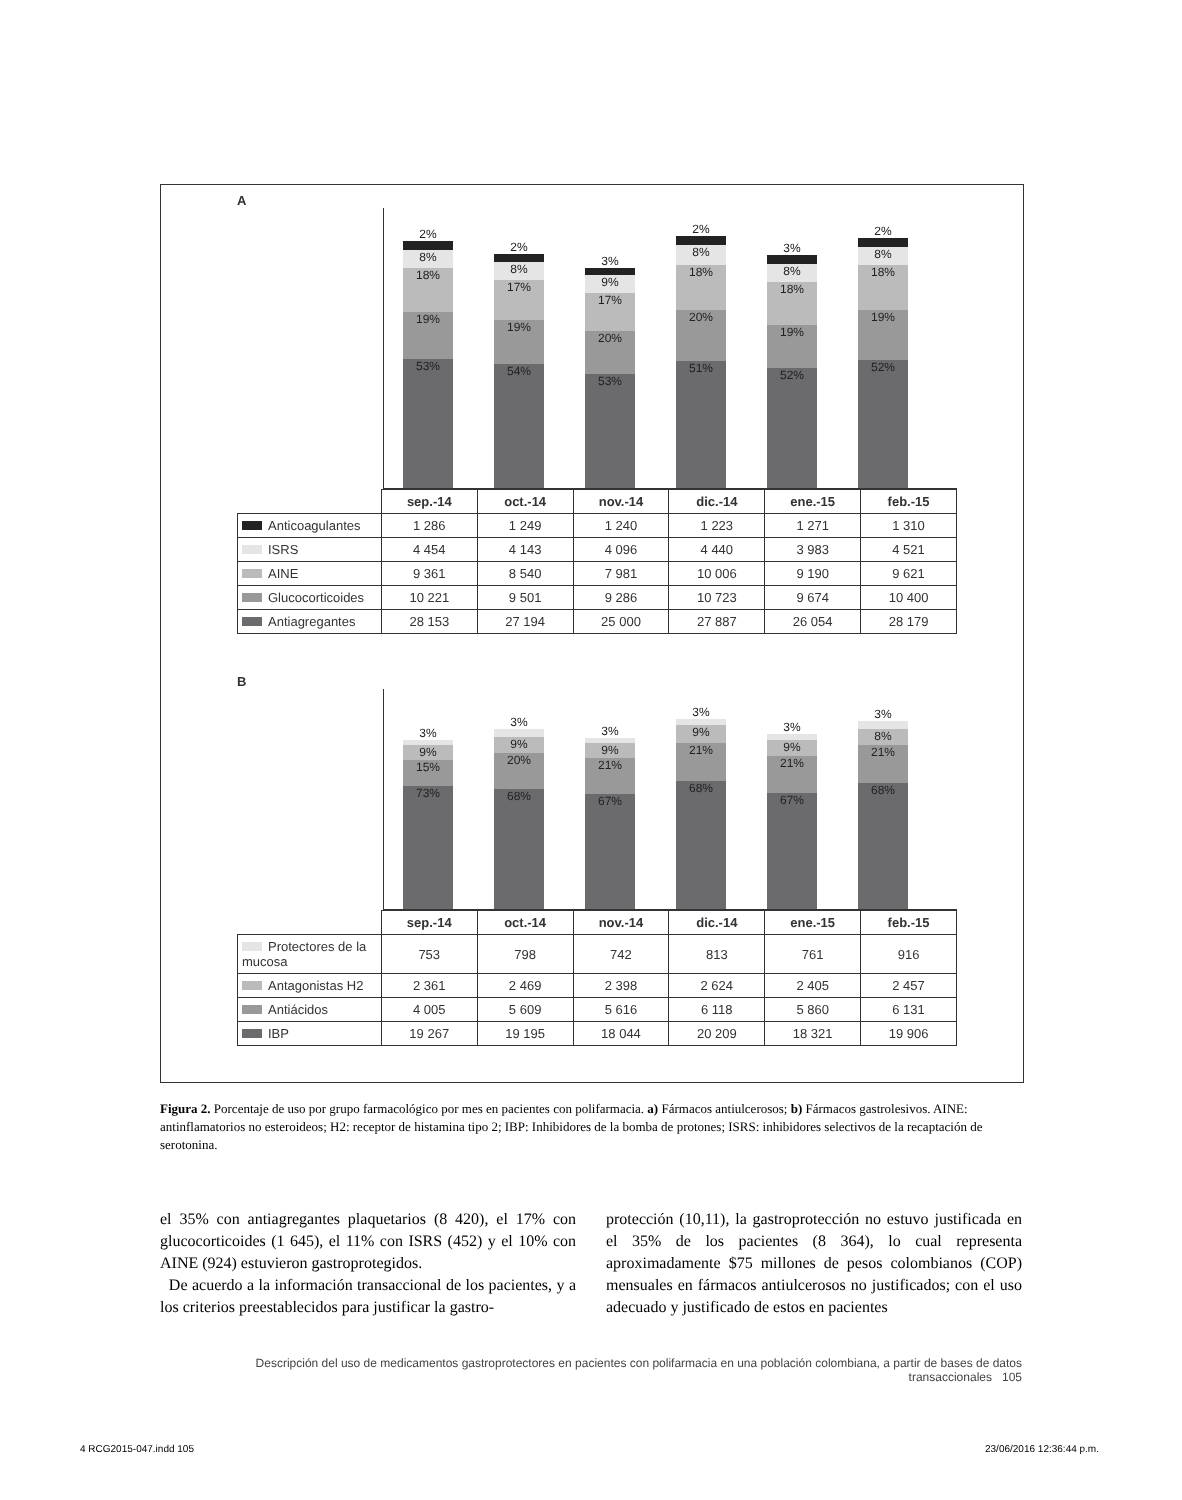A
2%
8%
18%
19%
53%
2%
8%
17%
19%
54%
3%
9%
17%
20%
53%
2%
8%
18%
20%
51%
3%
8%
18%
19%
52%
2%
8%
18%
19%
52%
| | sep.-14 | oct.-14 | nov.-14 | dic.-14 | ene.-15 | feb.-15 |
| Anticoagulantes | 1 286 | 1 249 | 1 240 | 1 223 | 1 271 | 1 310 |
| ISRS | 4 454 | 4 143 | 4 096 | 4 440 | 3 983 | 4 521 |
| AINE | 9 361 | 8 540 | 7 981 | 10 006 | 9 190 | 9 621 |
| Glucocorticoides | 10 221 | 9 501 | 9 286 | 10 723 | 9 674 | 10 400 |
| Antiagregantes | 28 153 | 27 194 | 25 000 | 27 887 | 26 054 | 28 179 |
B
3%
9%
15%
73%
3%
9%
20%
68%
3%
9%
21%
67%
3%
9%
21%
68%
3%
9%
21%
67%
3%
8%
21%
68%
| | sep.-14 | oct.-14 | nov.-14 | dic.-14 | ene.-15 | feb.-15 |
| Protectores de la mucosa | 753 | 798 | 742 | 813 | 761 | 916 |
| Antagonistas H2 | 2 361 | 2 469 | 2 398 | 2 624 | 2 405 | 2 457 |
| Antiácidos | 4 005 | 5 609 | 5 616 | 6 118 | 5 860 | 6 131 |
| IBP | 19 267 | 19 195 | 18 044 | 20 209 | 18 321 | 19 906 |
Figura 2. Porcentaje de uso por grupo farmacológico por mes en pacientes con polifarmacia. a) Fármacos antiulcerosos; b) Fármacos gastrolesivos. AINE: antinflamatorios no esteroideos; H2: receptor de histamina tipo 2; IBP: Inhibidores de la bomba de protones; ISRS: inhibidores selectivos de la recaptación de serotonina.
el 35% con antiagregantes plaquetarios (8 420), el 17% con glucocorticoides (1 645), el 11% con ISRS (452) y el 10% con AINE (924) estuvieron gastroprotegidos.
De acuerdo a la información transaccional de los pacientes, y a los criterios preestablecidos para justificar la gastro-
protección (10,11), la gastroprotección no estuvo justificada en el 35% de los pacientes (8 364), lo cual representa aproximadamente $75 millones de pesos colombianos (COP) mensuales en fármacos antiulcerosos no justificados; con el uso adecuado y justificado de estos en pacientes
Descripción del uso de medicamentos gastroprotectores en pacientes con polifarmacia en una población colombiana, a partir de bases de datos transaccionales 105
4 RCG2015-047.indd 105 23/06/2016 12:36:44 p.m.